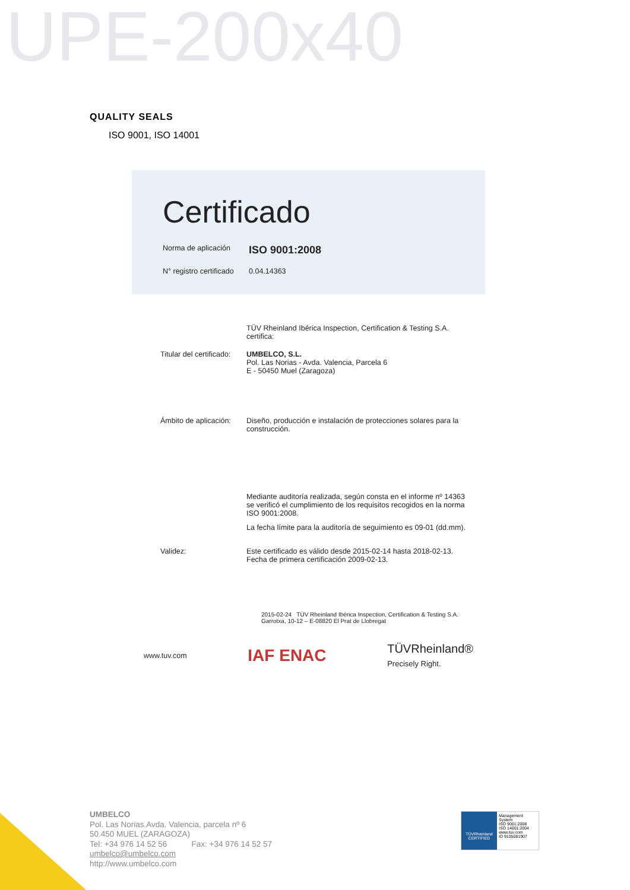UPE-200x40
QUALITY SEALS
ISO 9001, ISO 14001
Certificado
Norma de aplicación ISO 9001:2008
N° registro certificado 0.04.14363
TÜV Rheinland Ibérica Inspection, Certification & Testing S.A.
certifica:
Titular del certificado:
UMBELCO, S.L.
Pol. Las Norias - Avda. Valencia, Parcela 6
E - 50450 Muel (Zaragoza)
Ámbito de aplicación:
Diseño, producción e instalación de protecciones solares para la construcción.
Mediante auditoría realizada, según consta en el informe nº 14363 se verificó el cumplimiento de los requisitos recogidos en la norma ISO 9001:2008.
La fecha límite para la auditoría de seguimiento es 09-01 (dd.mm).
Validez: Este certificado es válido desde 2015-02-14 hasta 2018-02-13.
Fecha de primera certificación 2009-02-13.
2015-02-24 TÜV Rheinland Ibérica Inspection, Certification & Testing S.A.
Garrotxa, 10-12 – E-08820 El Prat de Llobregat
www.tuv.com IAF ENAC TÜVRheinland®
Precisely Right.
UMBELCO
Pol. Las Norias.Avda. Valencia, parcela nº 6
50.450 MUEL (ZARAGOZA)
Tel: +34 976 14 52 56 Fax: +34 976 14 52 57
umbelco@umbelco.com
http://www.umbelco.com
TÜVRheinland
CERTIFIED
Management System
ISO 9001:2008
ISO 14001:2004
www.tuv.com
ID 9105081907